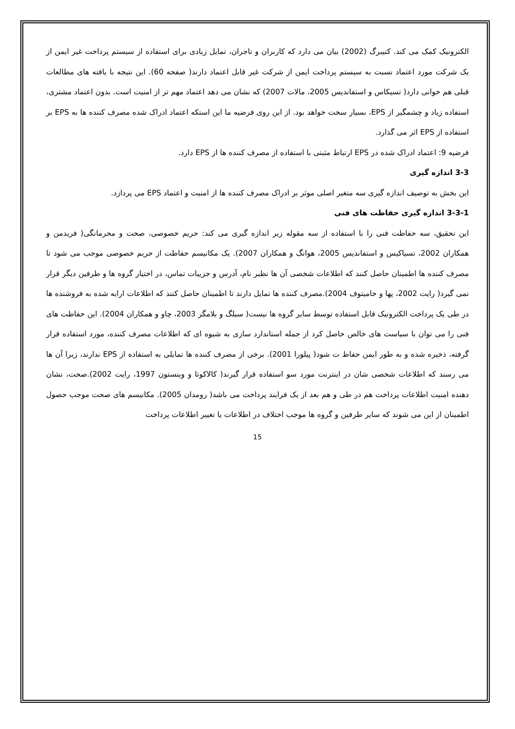الکترونیک کمک می کند. کنیبرگ (2002) بیان می دارد که کاربران و تاجران، تمایل زیادی برای استفاده از سیستم پرداخت غیر ایمن از یک شرکت مورد اعتماد نسبت به سیستم پرداخت ایمن از شرکت غیر قابل اعتماد دارند( صفحه 60). این نتیجه با یافته های مطالعات قبلی هم خوانی دارد( تسیکاس و استفاندیس 2005، مالات 2007) که نشان می دهد اعتماد مهم تر از امنیت است. بدون اعتماد مشتری، استفاده زیاد و چشمگیر از EPS، بسیار سخت خواهد بود. از این روی فرضیه ما این استکه اعتماد ادراک شده مصرف کننده ها به EPS بر استفاده از EPS اثر می گذارد.
فرضیه 9: اعتماد ادراک شده در EPS ارتباط مثبتی با استفاده از مصرف کننده ها از EPS دارد.
3-3 اندازه گیری
این بخش به توصیف اندازه گیری سه متغیر اصلی موثر بر ادراک مصرف کننده ها از امنیت و اعتماد EPS می پردازد.
3-3-1 اندازه گیری حفاظت های فنی
این تحقیق، سه حفاظت فنی را با استفاده از سه مقوله زیر اندازه گیری می کند: حریم خصوصی، صحت و محرمانگی( فریدمن و همکاران 2002، تسیاکیس و استفاندیس 2005، هوانگ و همکاران 2007). یک مکانیسم حفاظت از حریم خصوصی موجب می شود تا مصرف کننده ها اطمینان حاصل کنند که اطلاعات شخصی آن ها نظیر نام، آدرس و جزییات تماس، در اختیار گروه ها و طرفین دیگر قرار نمی گیرد( رایت 2002، پها و خامیتوف 2004).مصرف کننده ها تمایل دارند تا اطمینان حاصل کنند که اطلاعات ارایه شده به فروشنده ها در طی یک پرداخت الکترونیک قابل استفاده توسط سایر گروه ها نیست( سیلگ و بلامگر 2003، چاو و همکاران 2004). این حفاظت های فنی را می توان با سیاست های خالص حاصل کرد از جمله استاندارد سازی به شیوه ای که اطلاعات مصرف کننده، مورد استفاده قرار گرفته، ذخیره شده و به طور ایمن حفاظ ت شود( پیلورا 2001). برخی از مصرف کننده ها تمایلی به استفاده از EPS ندارند، زیرا آن ها می رسند که اطلاعات شخصی شان در اینترنت مورد سو استفاده قرار گیرند( کالاکوتا و وینستون 1997، رایت 2002).صحت، نشان دهنده امنیت اطلاعات پرداخت هم در طی و هم بعد از یک فرایند پرداخت می باشد( رومدان 2005). مکانیسم های صحت موجب حصول اطمینان از این می شوند که سایر طرفین و گروه ها موجب اختلاف در اطلاعات یا تغییر اطلاعات پرداخت
15